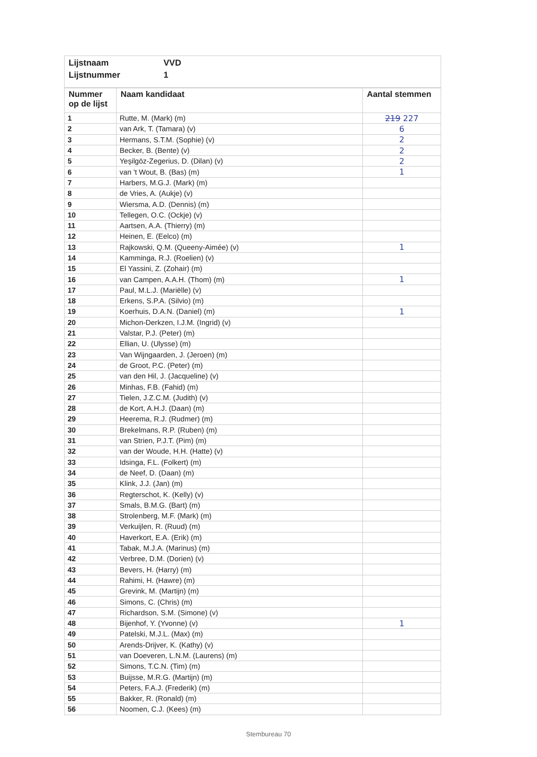Lijstnaam VVD
Lijstnummer 1
| Nummer op de lijst | Naam kandidaat | Aantal stemmen |
| --- | --- | --- |
| 1 | Rutte, M. (Mark) (m) | 219 227 |
| 2 | van Ark, T. (Tamara) (v) | 6 |
| 3 | Hermans, S.T.M. (Sophie) (v) | 2 |
| 4 | Becker, B. (Bente) (v) | 2 |
| 5 | Yeşilgöz-Zegerius, D. (Dilan) (v) | 2 |
| 6 | van 't Wout, B. (Bas) (m) | 1 |
| 7 | Harbers, M.G.J. (Mark) (m) | |
| 8 | de Vries, A. (Aukje) (v) | |
| 9 | Wiersma, A.D. (Dennis) (m) | |
| 10 | Tellegen, O.C. (Ockje) (v) | |
| 11 | Aartsen, A.A. (Thierry) (m) | |
| 12 | Heinen, E. (Eelco) (m) | |
| 13 | Rajkowski, Q.M. (Queeny-Aimée) (v) | 1 |
| 14 | Kamminga, R.J. (Roelien) (v) | |
| 15 | El Yassini, Z. (Zohair) (m) | |
| 16 | van Campen, A.A.H. (Thom) (m) | 1 |
| 17 | Paul, M.L.J. (Mariëlle) (v) | |
| 18 | Erkens, S.P.A. (Silvio) (m) | |
| 19 | Koerhuis, D.A.N. (Daniel) (m) | 1 |
| 20 | Michon-Derkzen, I.J.M. (Ingrid) (v) | |
| 21 | Valstar, P.J. (Peter) (m) | |
| 22 | Ellian, U. (Ulysse) (m) | |
| 23 | Van Wijngaarden, J. (Jeroen) (m) | |
| 24 | de Groot, P.C. (Peter) (m) | |
| 25 | van den Hil, J. (Jacqueline) (v) | |
| 26 | Minhas, F.B. (Fahid) (m) | |
| 27 | Tielen, J.Z.C.M. (Judith) (v) | |
| 28 | de Kort, A.H.J. (Daan) (m) | |
| 29 | Heerema, R.J. (Rudmer) (m) | |
| 30 | Brekelmans, R.P. (Ruben) (m) | |
| 31 | van Strien, P.J.T. (Pim) (m) | |
| 32 | van der Woude, H.H. (Hatte) (v) | |
| 33 | Idsinga, F.L. (Folkert) (m) | |
| 34 | de Neef, D. (Daan) (m) | |
| 35 | Klink, J.J. (Jan) (m) | |
| 36 | Regterschot, K. (Kelly) (v) | |
| 37 | Smals, B.M.G. (Bart) (m) | |
| 38 | Strolenberg, M.F. (Mark) (m) | |
| 39 | Verkuijlen, R. (Ruud) (m) | |
| 40 | Haverkort, E.A. (Erik) (m) | |
| 41 | Tabak, M.J.A. (Marinus) (m) | |
| 42 | Verbree, D.M. (Dorien) (v) | |
| 43 | Bevers, H. (Harry) (m) | |
| 44 | Rahimi, H. (Hawre) (m) | |
| 45 | Grevink, M. (Martijn) (m) | |
| 46 | Simons, C. (Chris) (m) | |
| 47 | Richardson, S.M. (Simone) (v) | |
| 48 | Bijenhof, Y. (Yvonne) (v) | 1 |
| 49 | Patelski, M.J.L. (Max) (m) | |
| 50 | Arends-Drijver, K. (Kathy) (v) | |
| 51 | van Doeveren, L.N.M. (Laurens) (m) | |
| 52 | Simons, T.C.N. (Tim) (m) | |
| 53 | Buijsse, M.R.G. (Martijn) (m) | |
| 54 | Peters, F.A.J. (Frederik) (m) | |
| 55 | Bakker, R. (Ronald) (m) | |
| 56 | Noomen, C.J. (Kees) (m) | |
Stembureau 70